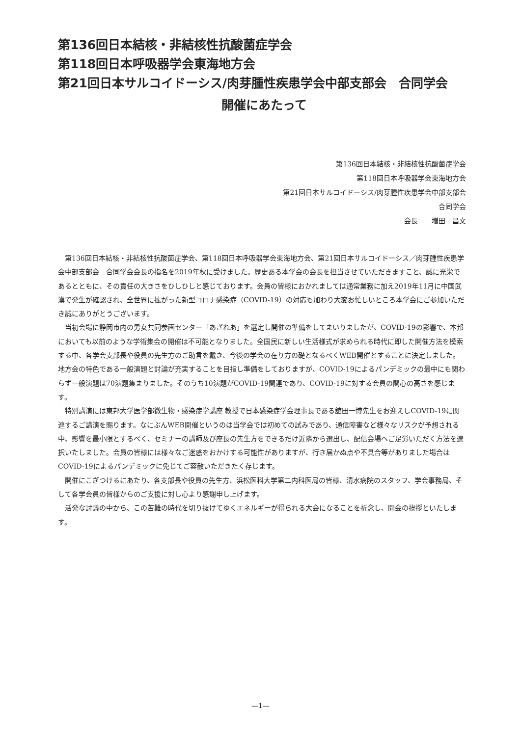第136回日本結核・非結核性抗酸菌症学会
第118回日本呼吸器学会東海地方会
第21回日本サルコイドーシス/肉芽腫性疾患学会中部支部会　合同学会
開催にあたって
第136回日本結核・非結核性抗酸菌症学会
第118回日本呼吸器学会東海地方会
第21回日本サルコイドーシス/肉芽腫性疾患学会中部支部会
合同学会
会長　　増田　昌文
第136回日本結核・非結核性抗酸菌症学会、第118回日本呼吸器学会東海地方会、第21回日本サルコイドーシス／肉芽腫性疾患学会中部支部会　合同学会会長の指名を2019年秋に受けました。歴史ある本学会の会長を担当させていただきますこと、誠に光栄であるとともに、その責任の大きさをひしひしと感じております。会員の皆様におかれましては通常業務に加え2019年11月に中国武漢で発生が確認され、全世界に拡がった新型コロナ感染症（COVID-19）の対応も加わり大変お忙しいところ本学会にご参加いただき誠にありがとうございます。
当初会場に静岡市内の男女共同参画センター「あざれあ」を選定し開催の準備をしてまいりましたが、COVID-19の影響で、本邦においても以前のような学術集会の開催は不可能となりました。全国民に新しい生活様式が求められる時代に即した開催方法を模索する中、各学会支部長や役員の先生方のご助言を戴き、今後の学会の在り方の礎となるべくWEB開催とすることに決定しました。地方会の特色である一般演題と討論が充実することを目指し準備をしておりますが、COVID-19によるパンデミックの最中にも関わらず一般演題は70演題集まりました。そのうち10演題がCOVID-19関連であり、COVID-19に対する会員の関心の高さを感じます。
特別講演には東邦大学医学部微生物・感染症学講座 教授で日本感染症学会理事長である舘田一博先生をお迎えしCOVID-19に関連するご講演を賜ります。なにぶんWEB開催というのは当学会では初めての試みであり、通信障害など様々なリスクが予想される中、影響を最小限とするべく、セミナーの講師及び座長の先生方をできるだけ近隣から選出し、配信会場へご足労いただく方法を選択いたしました。会員の皆様には様々なご迷惑をおかけする可能性がありますが、行き届かぬ点や不具合等がありました場合はCOVID-19によるパンデミックに免じてご容赦いただきたく存じます。
開催にこぎつけるにあたり、各支部長や役員の先生方、浜松医科大学第二内科医局の皆様、清水病院のスタッフ、学会事務局、そして各学会員の皆様からのご支援に対し心より感謝申し上げます。
活発な討議の中から、この苦難の時代を切り抜けてゆくエネルギーが得られる大会になることを祈念し、開会の挨拶といたします。
—1—